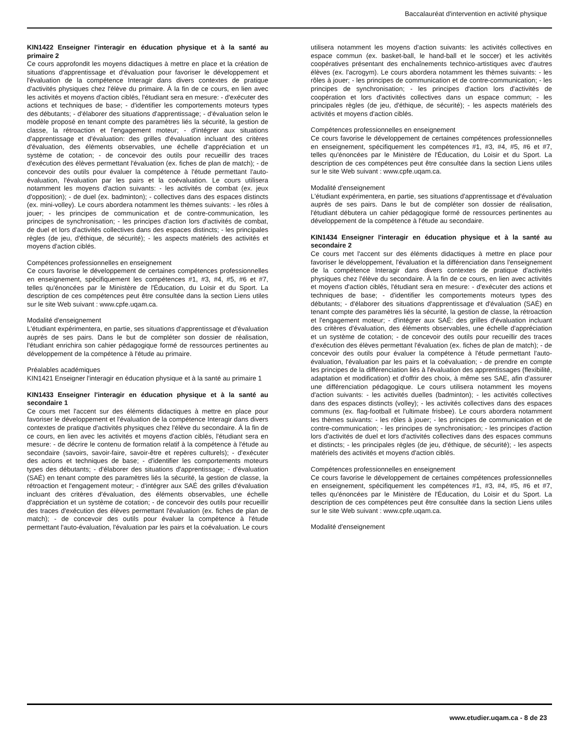Baccalauréat d'intervention en activité physique
KIN1422 Enseigner l'interagir en éducation physique et à la santé au primaire 2
Ce cours approfondit les moyens didactiques à mettre en place et la création de situations d'apprentissage et d'évaluation pour favoriser le développement et l'évaluation de la compétence Interagir dans divers contextes de pratique d'activités physiques chez l'élève du primaire. À la fin de ce cours, en lien avec les activités et moyens d'action ciblés, l'étudiant sera en mesure: - d'exécuter des actions et techniques de base; - d'identifier les comportements moteurs types des débutants; - d'élaborer des situations d'apprentissage; - d'évaluation selon le modèle proposé en tenant compte des paramètres liés la sécurité, la gestion de classe, la rétroaction et l'engagement moteur; - d'intégrer aux situations d'apprentissage et d'évaluation: des grilles d'évaluation incluant des critères d'évaluation, des éléments observables, une échelle d'appréciation et un système de cotation; - de concevoir des outils pour recueillir des traces d'exécution des élèves permettant l'évaluation (ex. fiches de plan de match); - de concevoir des outils pour évaluer la compétence à l'étude permettant l'auto-évaluation, l'évaluation par les pairs et la coévaluation. Le cours utilisera notamment les moyens d'action suivants: - les activités de combat (ex. jeux d'opposition); - de duel (ex. badminton); - collectives dans des espaces distincts (ex. mini-volley). Le cours abordera notamment les thèmes suivants: - les rôles à jouer; - les principes de communication et de contre-communication, les principes de synchronisation; - les principes d'action lors d'activités de combat, de duel et lors d'activités collectives dans des espaces distincts; - les principales règles (de jeu, d'éthique, de sécurité); - les aspects matériels des activités et moyens d'action ciblés.
Compétences professionnelles en enseignement
Ce cours favorise le développement de certaines compétences professionnelles en enseignement, spécifiquement les compétences #1, #3, #4, #5, #6 et #7, telles qu'énoncées par le Ministère de l'Éducation, du Loisir et du Sport. La description de ces compétences peut être consultée dans la section Liens utiles sur le site Web suivant : www.cpfe.uqam.ca.
Modalité d'enseignement
L'étudiant expérimentera, en partie, ses situations d'apprentissage et d'évaluation auprès de ses pairs. Dans le but de compléter son dossier de réalisation, l'étudiant enrichira son cahier pédagogique formé de ressources pertinentes au développement de la compétence à l'étude au primaire.
Préalables académiques
KIN1421 Enseigner l'interagir en éducation physique et à la santé au primaire 1
KIN1433 Enseigner l'interagir en éducation physique et à la santé au secondaire 1
Ce cours met l'accent sur des éléments didactiques à mettre en place pour favoriser le développement et l'évaluation de la compétence Interagir dans divers contextes de pratique d'activités physiques chez l'élève du secondaire. À la fin de ce cours, en lien avec les activités et moyens d'action ciblés, l'étudiant sera en mesure: - de décrire le contenu de formation relatif à la compétence à l'étude au secondaire (savoirs, savoir-faire, savoir-être et repères culturels); - d'exécuter des actions et techniques de base; - d'identifier les comportements moteurs types des débutants; - d'élaborer des situations d'apprentissage; - d'évaluation (SAÉ) en tenant compte des paramètres liés la sécurité, la gestion de classe, la rétroaction et l'engagement moteur; - d'intégrer aux SAÉ des grilles d'évaluation incluant des critères d'évaluation, des éléments observables, une échelle d'appréciation et un système de cotation; - de concevoir des outils pour recueillir des traces d'exécution des élèves permettant l'évaluation (ex. fiches de plan de match); - de concevoir des outils pour évaluer la compétence à l'étude permettant l'auto-évaluation, l'évaluation par les pairs et la coévaluation. Le cours
utilisera notamment les moyens d'action suivants: les activités collectives en espace commun (ex. basket-ball, le hand-ball et le soccer) et les activités coopératives présentant des enchaînements technico-artistiques avec d'autres élèves (ex. l'acrogym). Le cours abordera notamment les thèmes suivants: - les rôles à jouer; - les principes de communication et de contre-communication; - les principes de synchronisation; - les principes d'action lors d'activités de coopération et lors d'activités collectives dans un espace commun; - les principales règles (de jeu, d'éthique, de sécurité); - les aspects matériels des activités et moyens d'action ciblés.
Compétences professionnelles en enseignement
Ce cours favorise le développement de certaines compétences professionnelles en enseignement, spécifiquement les compétences #1, #3, #4, #5, #6 et #7, telles qu'énoncées par le Ministère de l'Éducation, du Loisir et du Sport. La description de ces compétences peut être consultée dans la section Liens utiles sur le site Web suivant : www.cpfe.uqam.ca.
Modalité d'enseignement
L'étudiant expérimentera, en partie, ses situations d'apprentissage et d'évaluation auprès de ses pairs. Dans le but de compléter son dossier de réalisation, l'étudiant débutera un cahier pédagogique formé de ressources pertinentes au développement de la compétence à l'étude au secondaire.
KIN1434 Enseigner l'interagir en éducation physique et à la santé au secondaire 2
Ce cours met l'accent sur des éléments didactiques à mettre en place pour favoriser le développement, l'évaluation et la différenciation dans l'enseignement de la compétence Interagir dans divers contextes de pratique d'activités physiques chez l'élève du secondaire. À la fin de ce cours, en lien avec activités et moyens d'action ciblés, l'étudiant sera en mesure: - d'exécuter des actions et techniques de base; - d'identifier les comportements moteurs types des débutants; - d'élaborer des situations d'apprentissage et d'évaluation (SAÉ) en tenant compte des paramètres liés la sécurité, la gestion de classe, la rétroaction et l'engagement moteur; - d'intégrer aux SAÉ: des grilles d'évaluation incluant des critères d'évaluation, des éléments observables, une échelle d'appréciation et un système de cotation; - de concevoir des outils pour recueillir des traces d'exécution des élèves permettant l'évaluation (ex. fiches de plan de match); - de concevoir des outils pour évaluer la compétence à l'étude permettant l'auto-évaluation, l'évaluation par les pairs et la coévaluation; - de prendre en compte les principes de la différenciation liés à l'évaluation des apprentissages (flexibilité, adaptation et modification) et d'offrir des choix, à même ses SAE, afin d'assurer une différenciation pédagogique. Le cours utilisera notamment les moyens d'action suivants: - les activités duelles (badminton); - les activités collectives dans des espaces distincts (volley); - les activités collectives dans des espaces communs (ex. flag-football et l'ultimate frisbee). Le cours abordera notamment les thèmes suivants: - les rôles à jouer; - les principes de communication et de contre-communication; - les principes de synchronisation; - les principes d'action lors d'activités de duel et lors d'activités collectives dans des espaces communs et distincts; - les principales règles (de jeu, d'éthique, de sécurité); - les aspects matériels des activités et moyens d'action ciblés.
Compétences professionnelles en enseignement
Ce cours favorise le développement de certaines compétences professionnelles en enseignement, spécifiquement les compétences #1, #3, #4, #5, #6 et #7, telles qu'énoncées par le Ministère de l'Éducation, du Loisir et du Sport. La description de ces compétences peut être consultée dans la section Liens utiles sur le site Web suivant : www.cpfe.uqam.ca.
Modalité d'enseignement
www.etudier.uqam.ca - 8 de 23